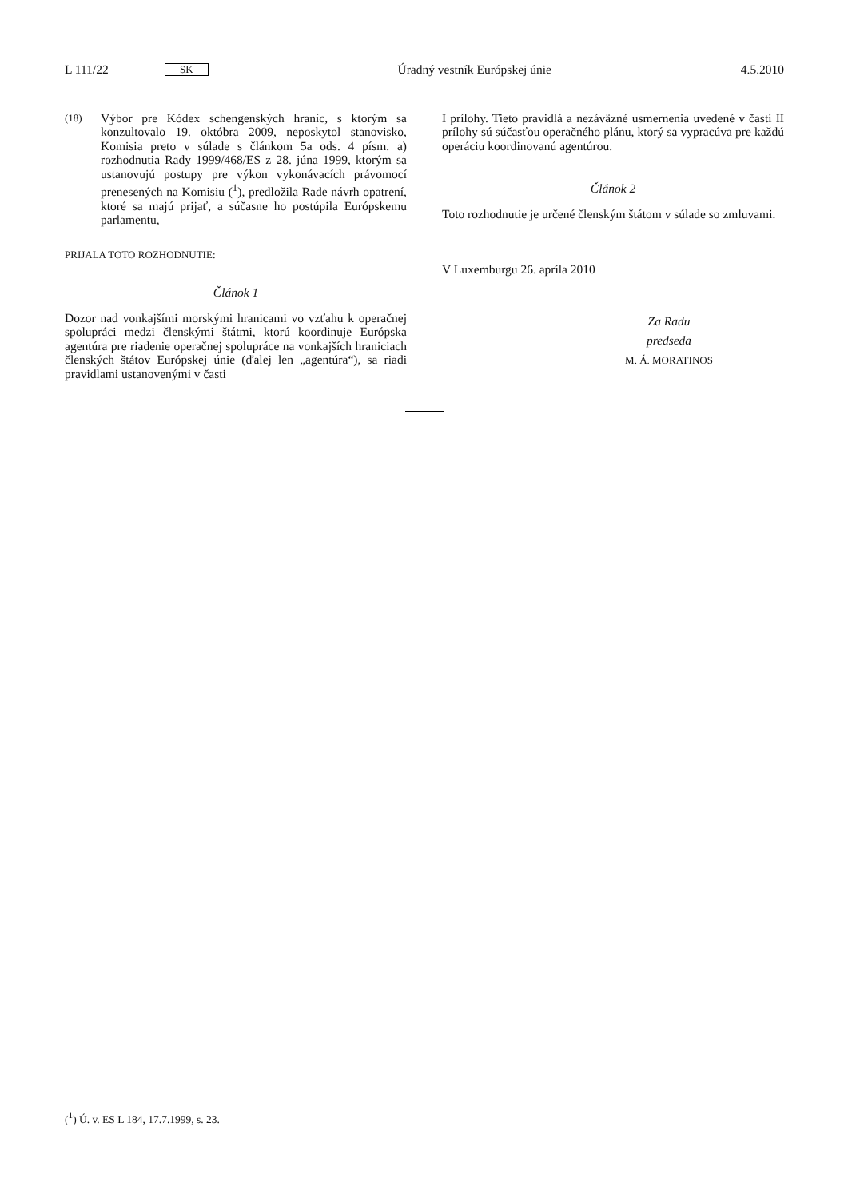L 111/22 SK Úradný vestník Európskej únie 4.5.2010
(18) Výbor pre Kódex schengenských hraníc, s ktorým sa konzultovalo 19. októbra 2009, neposkytol stanovisko, Komisia preto v súlade s článkom 5a ods. 4 písm. a) rozhodnutia Rady 1999/468/ES z 28. júna 1999, ktorým sa ustanovujú postupy pre výkon vykonávacích právomocí prenesených na Komisiu (<sup>1</sup>), predložila Rade návrh opatrení, ktoré sa majú prijať, a súčasne ho postúpila Európskemu parlamentu,
PRIJALA TOTO ROZHODNUTIE:
Článok 1
Dozor nad vonkajšími morskými hranicami vo vzťahu k operačnej spolupráci medzi členskými štátmi, ktorú koordinuje Európska agentúra pre riadenie operačnej spolupráce na vonkajších hraniciach členských štátov Európskej únie (ďalej len „agentúra“), sa riadi pravidlami ustanovenými v časti
I prílohy. Tieto pravidlá a nezáväzné usmernenia uvedené v časti II prílohy sú súčasťou operačného plánu, ktorý sa vypracúva pre každú operáciu koordinovanú agentúrou.
Článok 2
Toto rozhodnutie je určené členským štátom v súlade so zmluvami.
V Luxemburgu 26. apríla 2010
Za Radu
predseda
M. Á. MORATINOS
(<sup>1</sup>) Ú. v. ES L 184, 17.7.1999, s. 23.